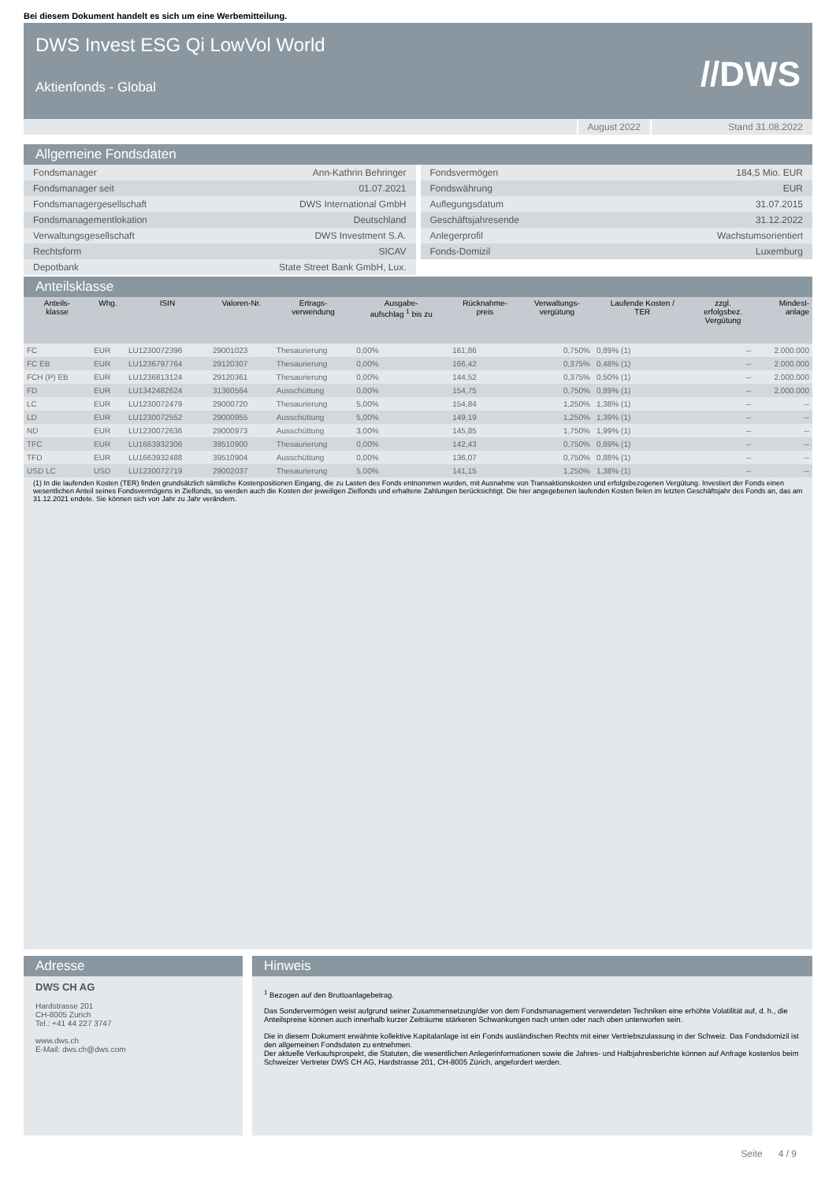Bei diesem Dokument handelt es sich um eine Werbemitteilung.
DWS Invest ESG Qi LowVol World
Aktienfonds - Global
//DWS
August 2022 Stand 31.08.2022
Allgemeine Fondsdaten
| Fondsmanager | Ann-Kathrin Behringer |
| Fondsmanager seit | 01.07.2021 |
| Fondsmanagergesellschaft | DWS International GmbH |
| Fondsmanagementlokation | Deutschland |
| Verwaltungsgesellschaft | DWS Investment S.A. |
| Rechtsform | SICAV |
| Depotbank | State Street Bank GmbH, Lux. |
| Fondsvermögen | 184,5 Mio. EUR |
| Fondswährung | EUR |
| Auflegungsdatum | 31.07.2015 |
| Geschäftsjahresende | 31.12.2022 |
| Anlegerprofil | Wachstumsorientiert |
| Fonds-Domizil | Luxemburg |
Anteilsklasse
| Anteils- klasse | Whg. | ISIN | Valoren-Nr. | Ertrags- verwendung | Ausgabe- aufschlag <sup>1</sup> bis zu | Rücknahme- preis | Verwaltungs- vergütung | Laufende Kosten / TER | zzgl. erfolgsbez. Vergütung | Mindest- anlage |
| --- | --- | --- | --- | --- | --- | --- | --- | --- | --- | --- |
| FC | EUR | LU1230072396 | 29001023 | Thesaurierung | 0,00% | 161,86 | 0,750% | 0,89% (1) | -- | 2.000.000 |
| FC EB | EUR | LU1236797764 | 29120307 | Thesaurierung | 0,00% | 166,42 | 0,375% | 0,48% (1) | -- | 2.000.000 |
| FCH (P) EB | EUR | LU1236813124 | 29120361 | Thesaurierung | 0,00% | 144,52 | 0,375% | 0,50% (1) | -- | 2.000.000 |
| FD | EUR | LU1342482624 | 31360564 | Ausschüttung | 0,00% | 154,75 | 0,750% | 0,89% (1) | -- | 2.000.000 |
| LC | EUR | LU1230072479 | 29000720 | Thesaurierung | 5,00% | 154,84 | 1,250% | 1,38% (1) | -- | -- |
| LD | EUR | LU1230072552 | 29000955 | Ausschüttung | 5,00% | 149,19 | 1,250% | 1,39% (1) | -- | -- |
| ND | EUR | LU1230072636 | 29000973 | Ausschüttung | 3,00% | 145,85 | 1,750% | 1,99% (1) | -- | -- |
| TFC | EUR | LU1663932306 | 39510900 | Thesaurierung | 0,00% | 142,43 | 0,750% | 0,89% (1) | -- | -- |
| TFD | EUR | LU1663932488 | 39510904 | Ausschüttung | 0,00% | 136,07 | 0,750% | 0,88% (1) | -- | -- |
| USD LC | USD | LU1230072719 | 29002037 | Thesaurierung | 5,00% | 141,15 | 1,250% | 1,38% (1) | -- | -- |
(1) In die laufenden Kosten (TER) finden grundsätzlich sämtliche Kostenpositionen Eingang, die zu Lasten des Fonds entnommen wurden, mit Ausnahme von Transaktionskosten und erfolgsbezogenen Vergütung. Investiert der Fonds einen wesentlichen Anteil seines Fondsvermögens in Zielfonds, so werden auch die Kosten der jeweiligen Zielfonds und erhaltene Zahlungen berücksichtigt. Die hier angegebenen laufenden Kosten fielen im letzten Geschäftsjahr des Fonds an, das am 31.12.2021 endete. Sie können sich von Jahr zu Jahr verändern.
Adresse
DWS CH AG
Hardstrasse 201
CH-8005 Zurich
Tel.: +41 44 227 3747
www.dws.ch
E-Mail: dws.ch@dws.com
Hinweis
<sup>1</sup> Bezogen auf den Bruttoanlagebetrag.
Das Sondervermögen weist aufgrund seiner Zusammensetzung/der von dem Fondsmanagement verwendeten Techniken eine erhöhte Volatilität auf, d. h., die Anteilspreise können auch innerhalb kurzer Zeiträume stärkeren Schwankungen nach unten oder nach oben unterworfen sein.
Die in diesem Dokument erwähnte kollektive Kapitalanlage ist ein Fonds ausländischen Rechts mit einer Vertriebszulassung in der Schweiz. Das Fondsdomizil ist den allgemeinen Fondsdaten zu entnehmen.
Der aktuelle Verkaufsprospekt, die Statuten, die wesentlichen Anlegerinformationen sowie die Jahres- und Halbjahresberichte können auf Anfrage kostenlos beim Schweizer Vertreter DWS CH AG, Hardstrasse 201, CH-8005 Zürich, angefordert werden.
Seite 4 / 9